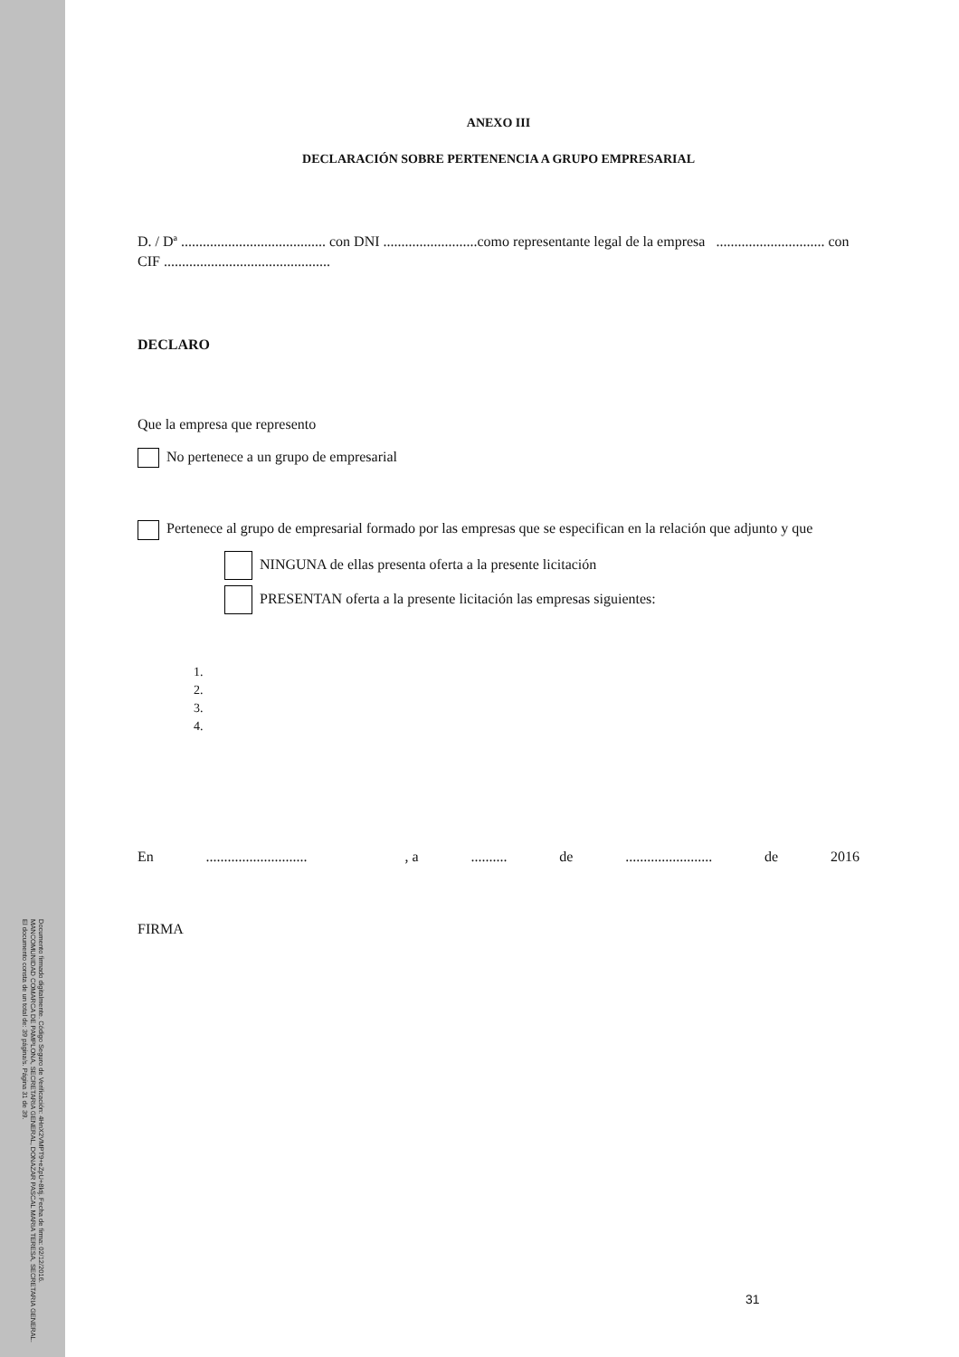Documento firmado digitalmente. Código Seguro de Verificación: 4HnX2VMPT9+eZpU+8ktj. Fecha de firma: 02/12/2016.
MANCOMUNIDAD COMARCA DE PAMPLONA, SECRETARIA GENERAL, DONAZAR PASCAL MARIA TERESA, SECRETARIA GENERAL.
El documento consta de un total de: 39 página/s. Página 31 de 39.
ANEXO III
DECLARACIÓN SOBRE PERTENENCIA A GRUPO EMPRESARIAL
D. / Dª ........................................ con DNI ..........................como representante legal de la empresa .............................. con CIF ..............................................
DECLARO
Que la empresa que represento
No pertenece a un grupo de empresarial
Pertenece al grupo de empresarial formado por las empresas que se especifican en la relación que adjunto y que
NINGUNA de ellas presenta oferta a la presente licitación
PRESENTAN oferta a la presente licitación las empresas siguientes:
1.
2.
3.
4.
En............................ , a.......... de........................ de 2016
FIRMA
31